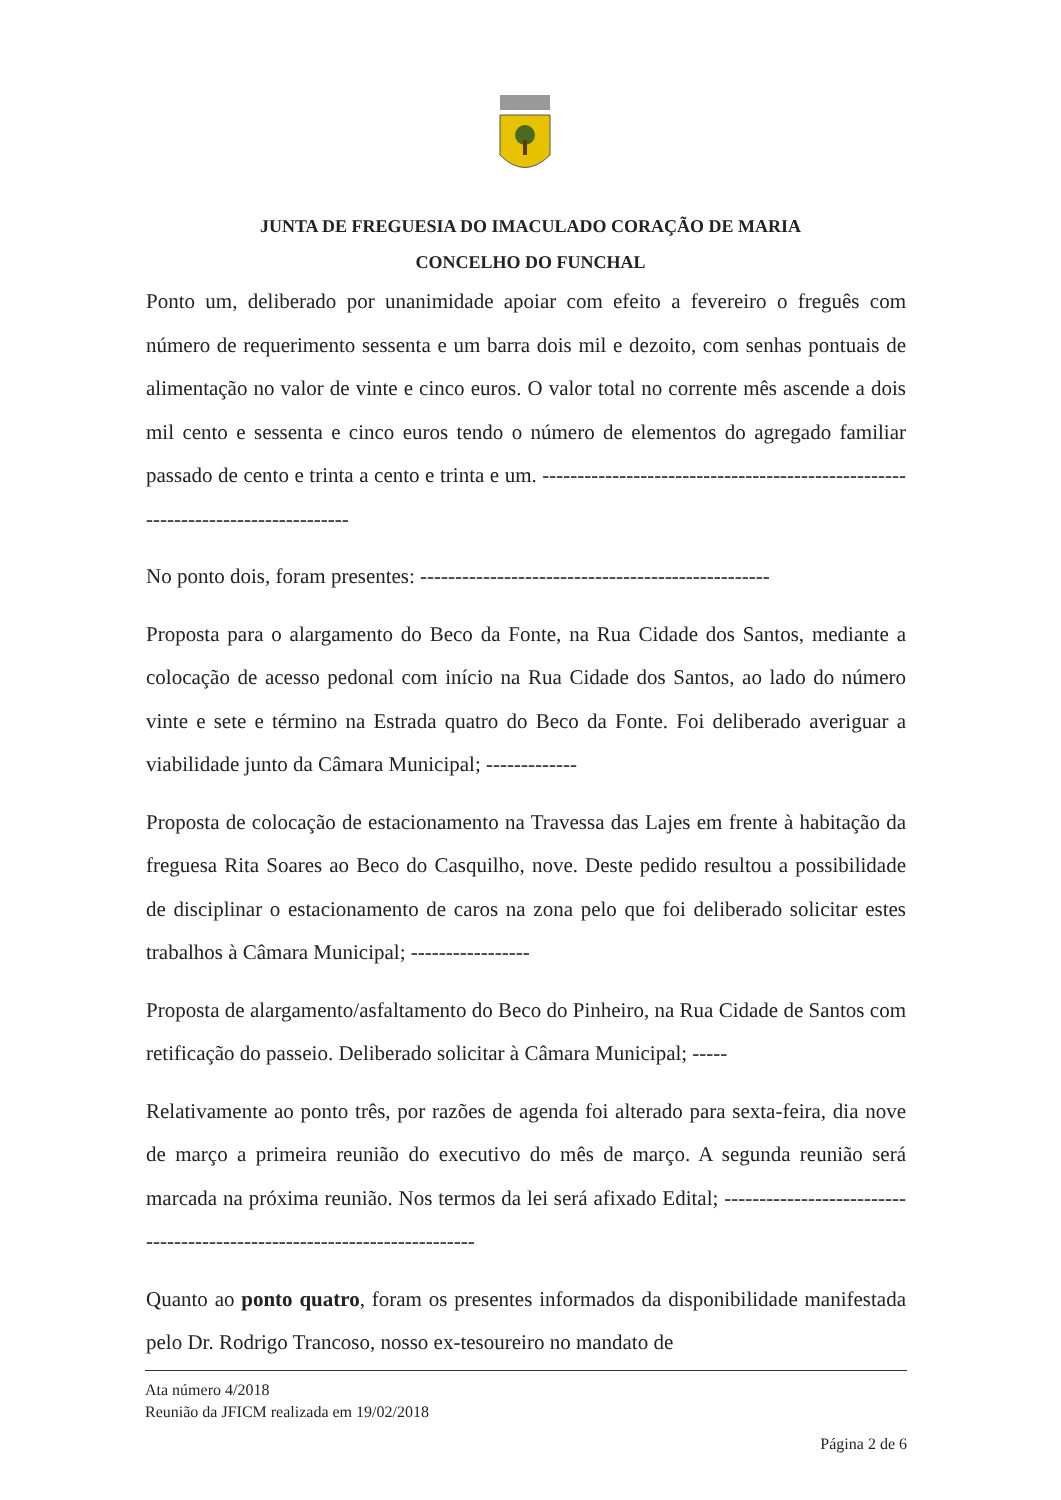JUNTA DE FREGUESIA DO IMACULADO CORAÇÃO DE MARIA
CONCELHO DO FUNCHAL
Ponto um, deliberado por unanimidade apoiar com efeito a fevereiro o freguês com número de requerimento sessenta e um barra dois mil e dezoito, com senhas pontuais de alimentação no valor de vinte e cinco euros. O valor total no corrente mês ascende a dois mil cento e sessenta e cinco euros tendo o número de elementos do agregado familiar passado de cento e trinta a cento e trinta e um. ---------------------------------------------------------------------------------
No ponto dois, foram presentes: --------------------------------------------------
Proposta para o alargamento do Beco da Fonte, na Rua Cidade dos Santos, mediante a colocação de acesso pedonal com início na Rua Cidade dos Santos, ao lado do número vinte e sete e término na Estrada quatro do Beco da Fonte. Foi deliberado averiguar a viabilidade junto da Câmara Municipal; -------------
Proposta de colocação de estacionamento na Travessa das Lajes em frente à habitação da freguesa Rita Soares ao Beco do Casquilho, nove. Deste pedido resultou a possibilidade de disciplinar o estacionamento de caros na zona pelo que foi deliberado solicitar estes trabalhos à Câmara Municipal; -----------------
Proposta de alargamento/asfaltamento do Beco do Pinheiro, na Rua Cidade de Santos com retificação do passeio. Deliberado solicitar à Câmara Municipal; -----
Relativamente ao ponto três, por razões de agenda foi alterado para sexta-feira, dia nove de março a primeira reunião do executivo do mês de março. A segunda reunião será marcada na próxima reunião. Nos termos da lei será afixado Edital; -------------------------------------------------------------------------
Quanto ao ponto quatro, foram os presentes informados da disponibilidade manifestada pelo Dr. Rodrigo Trancoso, nosso ex-tesoureiro no mandato de
Ata número 4/2018
Reunião da JFICM realizada em 19/02/2018
Página 2 de 6